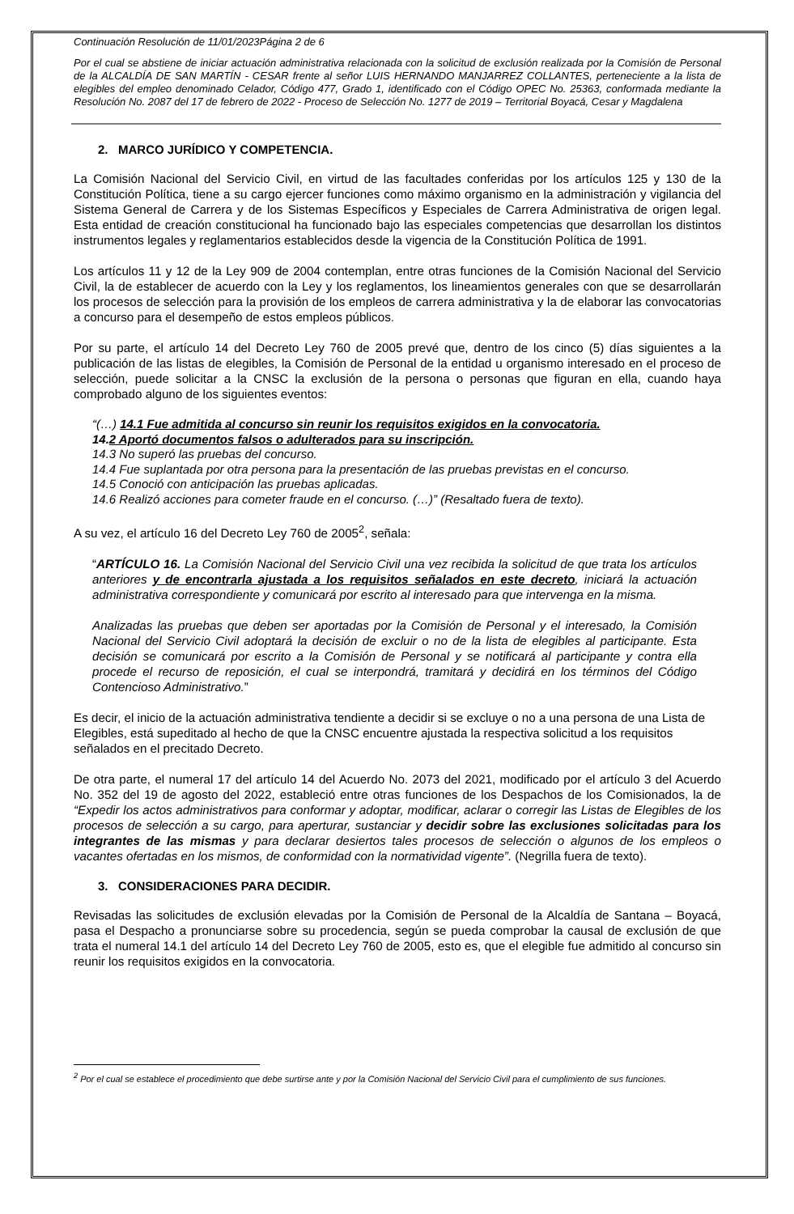Continuación Resolución de 11/01/2023Página 2 de 6
Por el cual se abstiene de iniciar actuación administrativa relacionada con la solicitud de exclusión realizada por la Comisión de Personal de la ALCALDÍA DE SAN MARTÍN - CESAR frente al señor LUIS HERNANDO MANJARREZ COLLANTES, perteneciente a la lista de elegibles del empleo denominado Celador, Código 477, Grado 1, identificado con el Código OPEC No. 25363, conformada mediante la Resolución No. 2087 del 17 de febrero de 2022 - Proceso de Selección No. 1277 de 2019 – Territorial Boyacá, Cesar y Magdalena
2. MARCO JURÍDICO Y COMPETENCIA.
La Comisión Nacional del Servicio Civil, en virtud de las facultades conferidas por los artículos 125 y 130 de la Constitución Política, tiene a su cargo ejercer funciones como máximo organismo en la administración y vigilancia del Sistema General de Carrera y de los Sistemas Específicos y Especiales de Carrera Administrativa de origen legal. Esta entidad de creación constitucional ha funcionado bajo las especiales competencias que desarrollan los distintos instrumentos legales y reglamentarios establecidos desde la vigencia de la Constitución Política de 1991.
Los artículos 11 y 12 de la Ley 909 de 2004 contemplan, entre otras funciones de la Comisión Nacional del Servicio Civil, la de establecer de acuerdo con la Ley y los reglamentos, los lineamientos generales con que se desarrollarán los procesos de selección para la provisión de los empleos de carrera administrativa y la de elaborar las convocatorias a concurso para el desempeño de estos empleos públicos.
Por su parte, el artículo 14 del Decreto Ley 760 de 2005 prevé que, dentro de los cinco (5) días siguientes a la publicación de las listas de elegibles, la Comisión de Personal de la entidad u organismo interesado en el proceso de selección, puede solicitar a la CNSC la exclusión de la persona o personas que figuran en ella, cuando haya comprobado alguno de los siguientes eventos:
“(…) 14.1 Fue admitida al concurso sin reunir los requisitos exigidos en la convocatoria.
14.2 Aportó documentos falsos o adulterados para su inscripción.
14.3 No superó las pruebas del concurso.
14.4 Fue suplantada por otra persona para la presentación de las pruebas previstas en el concurso.
14.5 Conoció con anticipación las pruebas aplicadas.
14.6 Realizó acciones para cometer fraude en el concurso. (…)” (Resaltado fuera de texto).
A su vez, el artículo 16 del Decreto Ley 760 de 2005<sup>2</sup>, señala:
“ARTÍCULO 16. La Comisión Nacional del Servicio Civil una vez recibida la solicitud de que trata los artículos anteriores y de encontrarla ajustada a los requisitos señalados en este decreto, iniciará la actuación administrativa correspondiente y comunicará por escrito al interesado para que intervenga en la misma.
Analizadas las pruebas que deben ser aportadas por la Comisión de Personal y el interesado, la Comisión Nacional del Servicio Civil adoptará la decisión de excluir o no de la lista de elegibles al participante. Esta decisión se comunicará por escrito a la Comisión de Personal y se notificará al participante y contra ella procede el recurso de reposición, el cual se interpondrá, tramitará y decidirá en los términos del Código Contencioso Administrativo.”
Es decir, el inicio de la actuación administrativa tendiente a decidir si se excluye o no a una persona de una Lista de Elegibles, está supeditado al hecho de que la CNSC encuentre ajustada la respectiva solicitud a los requisitos señalados en el precitado Decreto.
De otra parte, el numeral 17 del artículo 14 del Acuerdo No. 2073 del 2021, modificado por el artículo 3 del Acuerdo No. 352 del 19 de agosto del 2022, estableció entre otras funciones de los Despachos de los Comisionados, la de “Expedir los actos administrativos para conformar y adoptar, modificar, aclarar o corregir las Listas de Elegibles de los procesos de selección a su cargo, para aperturar, sustanciar y decidir sobre las exclusiones solicitadas para los integrantes de las mismas y para declarar desiertos tales procesos de selección o algunos de los empleos o vacantes ofertadas en los mismos, de conformidad con la normatividad vigente”. (Negrilla fuera de texto).
3. CONSIDERACIONES PARA DECIDIR.
Revisadas las solicitudes de exclusión elevadas por la Comisión de Personal de la Alcaldía de Santana – Boyacá, pasa el Despacho a pronunciarse sobre su procedencia, según se pueda comprobar la causal de exclusión de que trata el numeral 14.1 del artículo 14 del Decreto Ley 760 de 2005, esto es, que el elegible fue admitido al concurso sin reunir los requisitos exigidos en la convocatoria.
<sup>2</sup> Por el cual se establece el procedimiento que debe surtirse ante y por la Comisión Nacional del Servicio Civil para el cumplimiento de sus funciones.